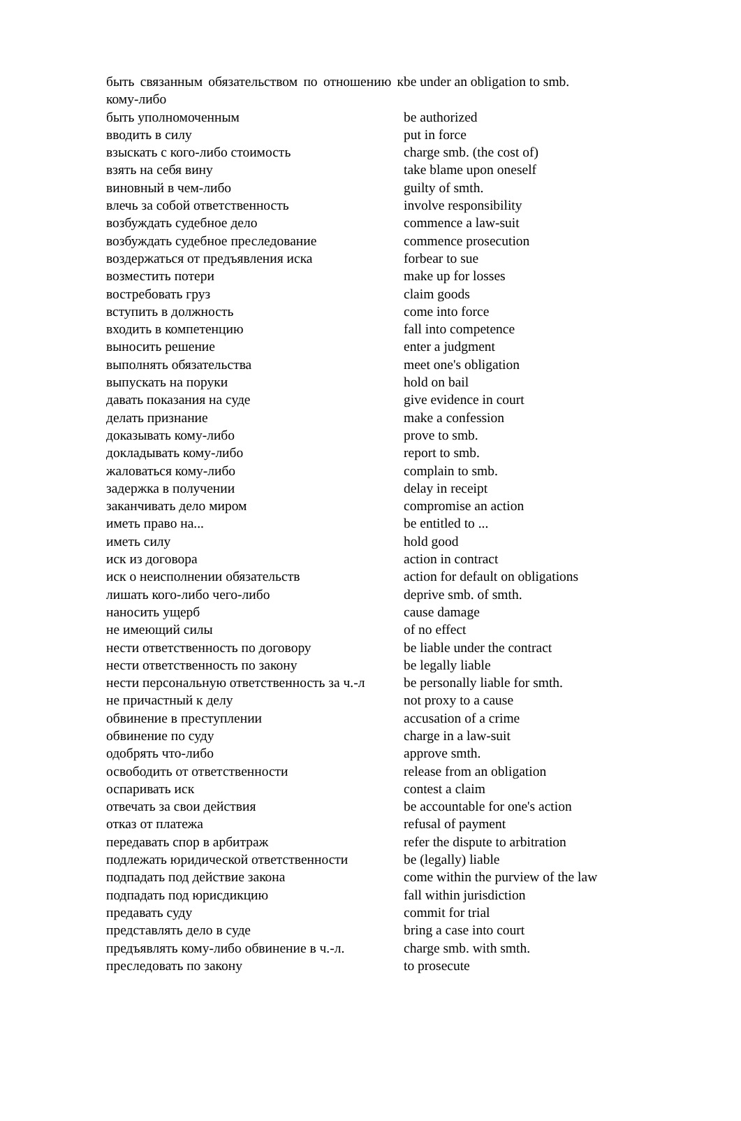| быть связанным обязательством по отношению к кому-либо | be under an obligation to smb. |
| быть уполномоченным | be authorized |
| вводить в силу | put in force |
| взыскать с кого-либо стоимость | charge smb. (the cost of) |
| взять на себя вину | take blame upon oneself |
| виновный в чем-либо | guilty of smth. |
| влечь за собой ответственность | involve responsibility |
| возбуждать судебное дело | commence a law-suit |
| возбуждать судебное преследование | commence prosecution |
| воздержаться от предъявления иска | forbear to sue |
| возместить потери | make up for losses |
| востребовать груз | claim goods |
| вступить в должность | come into force |
| входить в компетенцию | fall into competence |
| выносить решение | enter a judgment |
| выполнять обязательства | meet one's obligation |
| выпускать на поруки | hold on bail |
| давать показания на суде | give evidence in court |
| делать признание | make a confession |
| доказывать кому-либо | prove to smb. |
| докладывать кому-либо | report to smb. |
| жаловаться кому-либо | complain to smb. |
| задержка в получении | delay in receipt |
| заканчивать дело миром | compromise an action |
| иметь право на... | be entitled to ... |
| иметь силу | hold good |
| иск из договора | action in contract |
| иск о неисполнении обязательств | action for default on obligations |
| лишать кого-либо чего-либо | deprive smb. of smth. |
| наносить ущерб | cause damage |
| не имеющий силы | of no effect |
| нести ответственность по договору | be liable under the contract |
| нести ответственность по закону | be legally liable |
| нести персональную ответственность за ч.-л | be personally liable for smth. |
| не причастный к делу | not proxy to a cause |
| обвинение в преступлении | accusation of a crime |
| обвинение по суду | charge in a law-suit |
| одобрять что-либо | approve smth. |
| освободить от ответственности | release from an obligation |
| оспаривать иск | contest a claim |
| отвечать за свои действия | be accountable for one's action |
| отказ от платежа | refusal of payment |
| передавать спор в арбитраж | refer the dispute to arbitration |
| подлежать юридической ответственности | be (legally) liable |
| подпадать под действие закона | come within the purview of the law |
| подпадать под юрисдикцию | fall within jurisdiction |
| предавать суду | commit for trial |
| представлять дело в суде | bring a case into court |
| предъявлять кому-либо обвинение в ч.-л. | charge smb. with smth. |
| преследовать по закону | to prosecute |